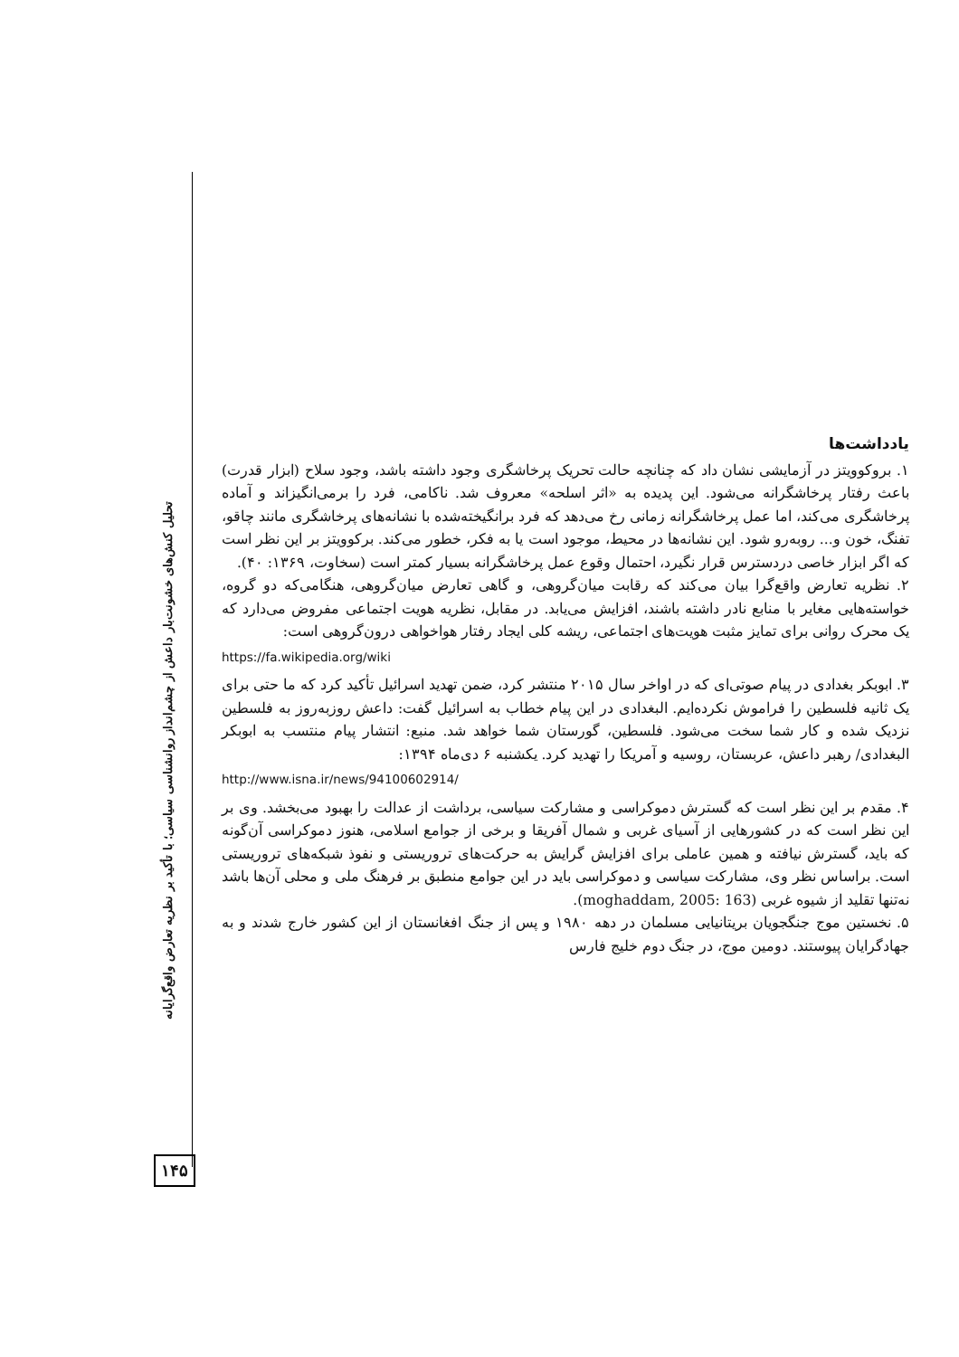تحلیل کنش‌های خشونت‌بار داعش از چشم‌انداز روانشناسی سیاسی؛ با تأکید بر نظریه تعارض واقع‌گرایانه
۱۴۵
یادداشت‌ها
۱. بروکوویتز در آزمایشی نشان داد که چنانچه حالت تحریک پرخاشگری وجود داشته باشد، وجود سلاح (ابزار قدرت) باعث رفتار پرخاشگرانه می‌شود. این پدیده به «اثر اسلحه» معروف شد. ناکامی، فرد را برمی‌انگیزاند و آماده پرخاشگری می‌کند، اما عمل پرخاشگرانه زمانی رخ می‌دهد که فرد برانگیخته‌شده با نشانه‌های پرخاشگری مانند چاقو، تفنگ، خون و... روبه‌رو شود. این نشانه‌ها در محیط، موجود است یا به فکر، خطور می‌کند. برکوویتز بر این نظر است که اگر ابزار خاصی دردسترس قرار نگیرد، احتمال وقوع عمل پرخاشگرانه بسیار کمتر است (سخاوت، ۱۳۶۹: ۴۰).
۲. نظریه تعارض واقع‌گرا بیان می‌کند که رقابت میان‌گروهی، و گاهی تعارض میان‌گروهی، هنگامی‌که دو گروه، خواسته‌هایی مغایر با منابع نادر داشته باشند، افزایش می‌یابد. در مقابل، نظریه هویت اجتماعی مفروض می‌دارد که یک محرک روانی برای تمایز مثبت هویت‌های اجتماعی، ریشه کلی ایجاد رفتار هواخواهی درون‌گروهی است:
https://fa.wikipedia.org/wiki
۳. ابوبکر بغدادی در پیام صوتی‌ای که در اواخر سال ۲۰۱۵ منتشر کرد، ضمن تهدید اسرائیل تأکید کرد که ما حتی برای یک ثانیه فلسطین را فراموش نکرده‌ایم. البغدادی در این پیام خطاب به اسرائیل گفت: داعش روزبه‌روز به فلسطین نزدیک شده و کار شما سخت می‌شود. فلسطین، گورستان شما خواهد شد. منبع: انتشار پیام منتسب به ابوبکر البغدادی/ رهبر داعش، عربستان، روسیه و آمریکا را تهدید کرد. یکشنبه ۶ دی‌ماه ۱۳۹۴:
http://www.isna.ir/news/94100602914/
۴. مقدم بر این نظر است که گسترش دموکراسی و مشارکت سیاسی، برداشت از عدالت را بهبود می‌بخشد. وی بر این نظر است که در کشورهایی از آسیای غربی و شمال آفریقا و برخی از جوامع اسلامی، هنوز دموکراسی آن‌گونه که باید، گسترش نیافته و همین عاملی برای افزایش گرایش به حرکت‌های تروریستی و نفوذ شبکه‌های تروریستی است. براساس نظر وی، مشارکت سیاسی و دموکراسی باید در این جوامع منطبق بر فرهنگ ملی و محلی آن‌ها باشد نه‌تنها تقلید از شیوه غربی (moghaddam, 2005: 163).
۵. نخستین موج جنگجویان بریتانیایی مسلمان در دهه ۱۹۸۰ و پس از جنگ افغانستان از این کشور خارج شدند و به جهادگرایان پیوستند. دومین موج، در جنگ دوم خلیج فارس